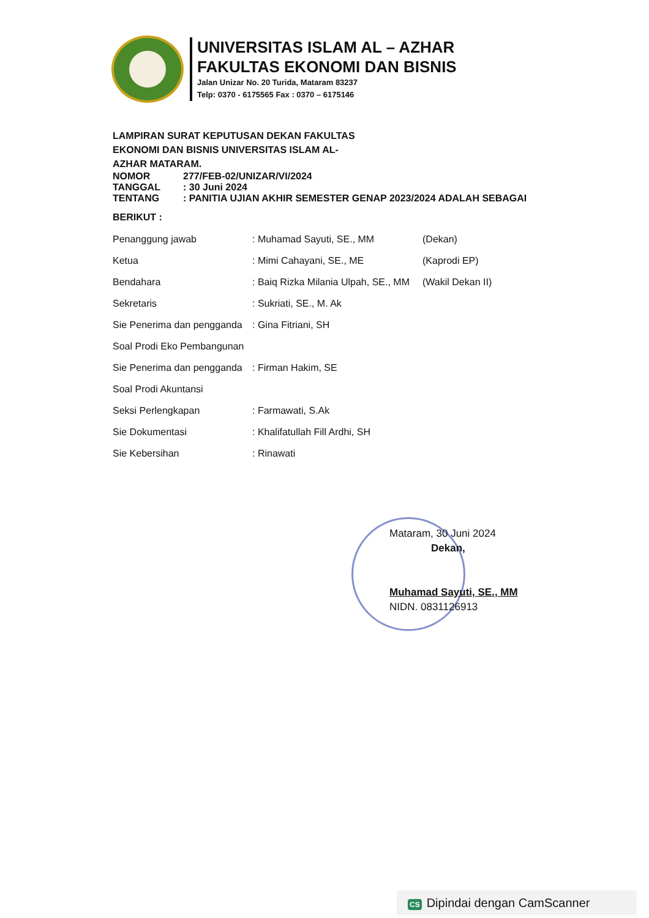UNIVERSITAS ISLAM AL – AZHAR
FAKULTAS EKONOMI DAN BISNIS
Jalan Unizar No. 20 Turida, Mataram 83237
Telp: 0370 - 6175565 Fax : 0370 – 6175146
LAMPIRAN SURAT KEPUTUSAN DEKAN FAKULTAS
EKONOMI DAN BISNIS UNIVERSITAS ISLAM AL-
AZHAR MATARAM.
| NOMOR | 277/FEB-02/UNIZAR/VI/2024 |
| TANGGAL | : 30 Juni 2024 |
| TENTANG | : PANITIA UJIAN AKHIR SEMESTER GENAP 2023/2024 ADALAH SEBAGAI |
BERIKUT :
| Penanggung jawab | : Muhamad Sayuti, SE., MM | (Dekan) |
| Ketua | : Mimi Cahayani, SE., ME | (Kaprodi EP) |
| Bendahara | : Baiq Rizka Milania Ulpah, SE., MM | (Wakil Dekan II) |
| Sekretaris | : Sukriati, SE., M. Ak | |
| Sie Penerima dan pengganda | : Gina Fitriani, SH | |
| Soal Prodi Eko Pembangunan | | |
| Sie Penerima dan pengganda | : Firman Hakim, SE | |
| Soal Prodi Akuntansi | | |
| Seksi Perlengkapan | : Farmawati, S.Ak | |
| Sie Dokumentasi | : Khalifatullah Fill Ardhi, SH | |
| Sie Kebersihan | : Rinawati | |
Mataram, 30 Juni 2024
Dekan,
Muhamad Sayuti, SE., MM
NIDN. 0831126913
CS Dipindai dengan CamScanner